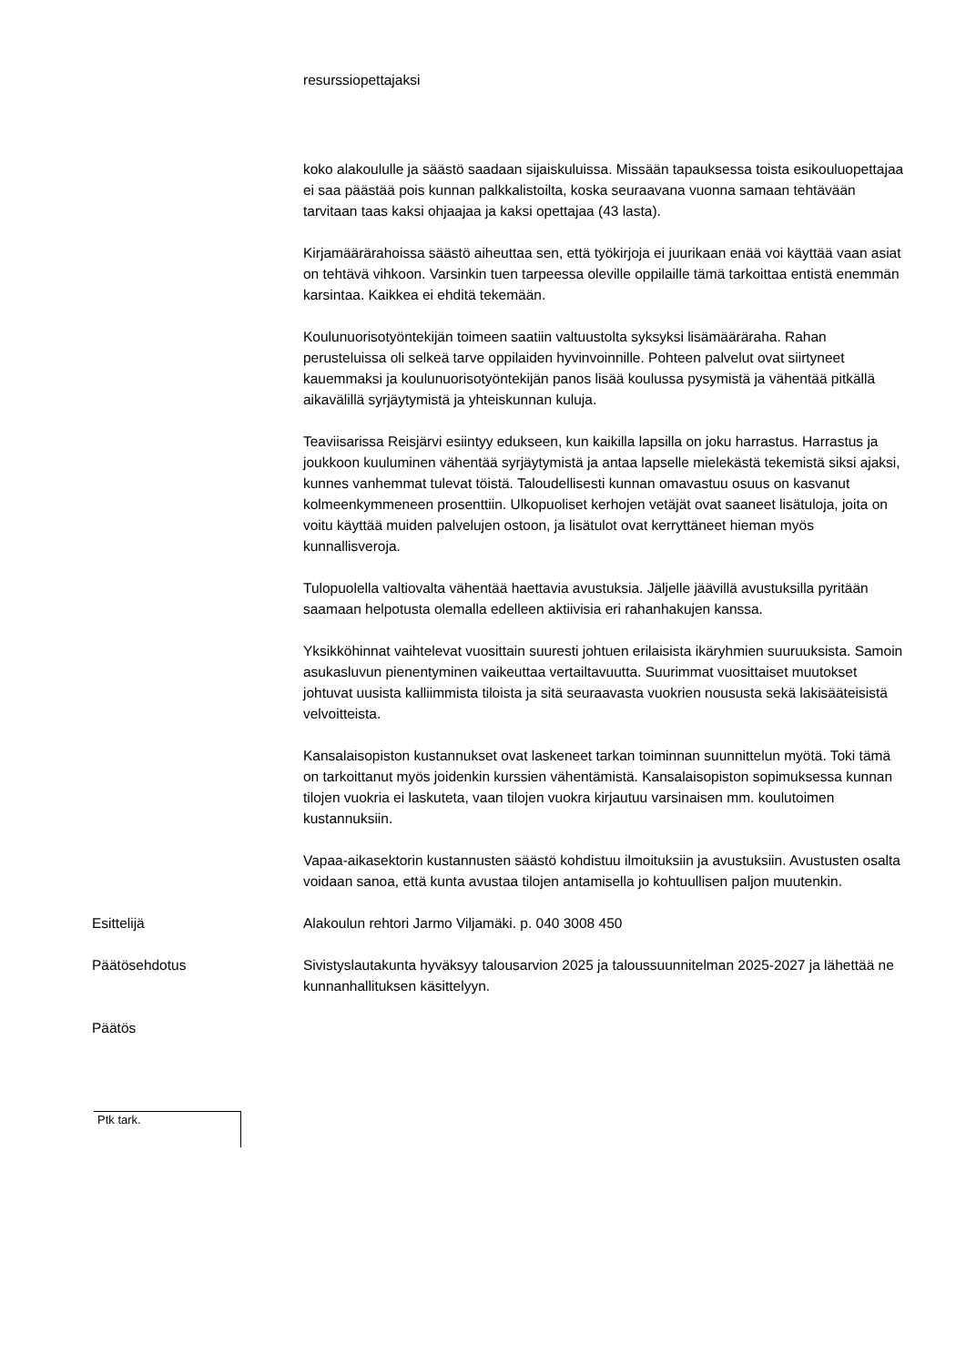resurssiopettajaksi
koko alakoululle ja säästö saadaan sijaiskuluissa. Missään tapauksessa toista esikouluopettajaa ei saa päästää pois kunnan palkkalistoilta, koska seuraavana vuonna samaan tehtävään tarvitaan taas kaksi ohjaajaa ja kaksi opettajaa (43 lasta).
Kirjamäärärahoissa säästö aiheuttaa sen, että työkirjoja ei juurikaan enää voi käyttää vaan asiat on tehtävä vihkoon. Varsinkin tuen tarpeessa oleville oppilaille tämä tarkoittaa entistä enemmän karsintaa. Kaikkea ei ehditä tekemään.
Koulunuorisotyöntekijän toimeen saatiin valtuustolta syksyksi lisämääräraha. Rahan perusteluissa oli selkeä tarve oppilaiden hyvinvoinnille. Pohteen palvelut ovat siirtyneet kauemmaksi ja koulunuorisotyöntekijän panos lisää koulussa pysymistä ja vähentää pitkällä aikavälillä syrjäytymistä ja yhteiskunnan kuluja.
Teaviisarissa Reisjärvi esiintyy edukseen, kun kaikilla lapsilla on joku harrastus. Harrastus ja joukkoon kuuluminen vähentää syrjäytymistä ja antaa lapselle mielekästä tekemistä siksi ajaksi, kunnes vanhemmat tulevat töistä. Taloudellisesti kunnan omavastuu osuus on kasvanut kolmeenkymmeneen prosenttiin. Ulkopuoliset kerhojen vetäjät ovat saaneet lisätuloja, joita on voitu käyttää muiden palvelujen ostoon, ja lisätulot ovat kerryttäneet hieman myös kunnallisveroja.
Tulopuolella valtiovalta vähentää haettavia avustuksia. Jäljelle jäävillä avustuksilla pyritään saamaan helpotusta olemalla edelleen aktiivisia eri rahanhakujen kanssa.
Yksikköhinnat vaihtelevat vuosittain suuresti johtuen erilaisista ikäryhmien suuruuksista. Samoin asukasluvun pienentyminen vaikeuttaa vertailtavuutta. Suurimmat vuosittaiset muutokset johtuvat uusista kalliimmista tiloista ja sitä seuraavasta vuokrien noususta sekä lakisääteisistä velvoitteista.
Kansalaisopiston kustannukset ovat laskeneet tarkan toiminnan suunnittelun myötä. Toki tämä on tarkoittanut myös joidenkin kurssien vähentämistä. Kansalaisopiston sopimuksessa kunnan tilojen vuokria ei laskuteta, vaan tilojen vuokra kirjautuu varsinaisen mm. koulutoimen kustannuksiin.
Vapaa-aikasektorin kustannusten säästö kohdistuu ilmoituksiin ja avustuksiin. Avustusten osalta voidaan sanoa, että kunta avustaa tilojen antamisella jo kohtuullisen paljon muutenkin.
Esittelijä Alakoulun rehtori Jarmo Viljamäki. p. 040 3008 450
Päätösehdotus Sivistyslautakunta hyväksyy talousarvion 2025 ja taloussuunnitelman 2025-2027 ja lähettää ne kunnanhallituksen käsittelyyn.
Päätös
Ptk tark.